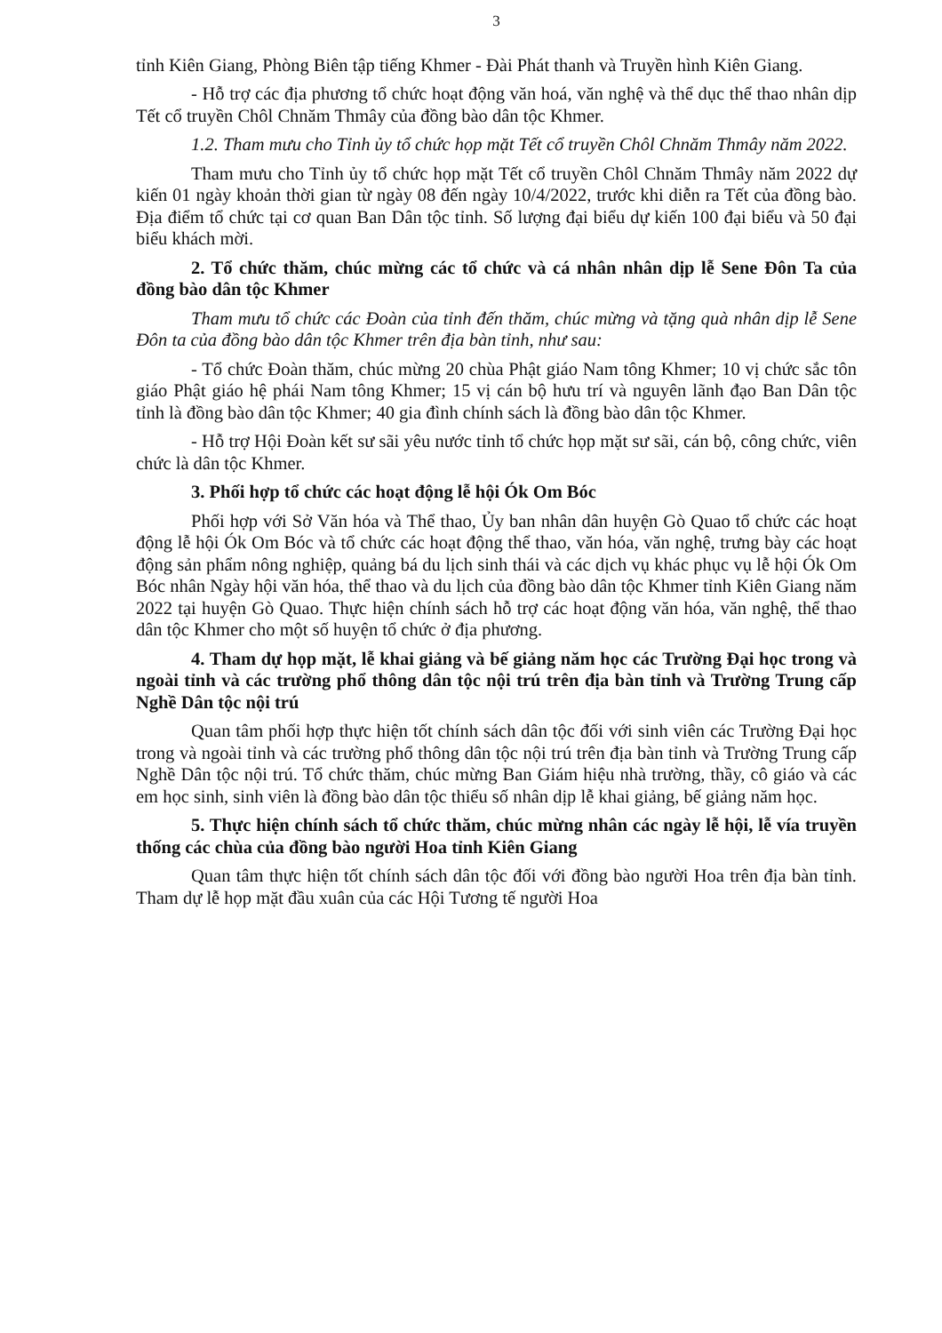3
tỉnh Kiên Giang, Phòng Biên tập tiếng Khmer - Đài Phát thanh và Truyền hình Kiên Giang.
- Hỗ trợ các địa phương tổ chức hoạt động văn hoá, văn nghệ và thể dục thể thao nhân dịp Tết cổ truyền Chôl Chnăm Thmây của đồng bào dân tộc Khmer.
1.2. Tham mưu cho Tỉnh ủy tổ chức họp mặt Tết cổ truyền Chôl Chnăm Thmây năm 2022.
Tham mưu cho Tỉnh ủy tổ chức họp mặt Tết cổ truyền Chôl Chnăm Thmây năm 2022 dự kiến 01 ngày khoản thời gian từ ngày 08 đến ngày 10/4/2022, trước khi diễn ra Tết của đồng bào. Địa điểm tổ chức tại cơ quan Ban Dân tộc tỉnh. Số lượng đại biểu dự kiến 100 đại biểu và 50 đại biểu khách mời.
2. Tổ chức thăm, chúc mừng các tổ chức và cá nhân nhân dịp lễ Sene Đôn Ta của đồng bào dân tộc Khmer
Tham mưu tổ chức các Đoàn của tỉnh đến thăm, chúc mừng và tặng quà nhân dịp lễ Sene Đôn ta của đồng bào dân tộc Khmer trên địa bàn tỉnh, như sau:
- Tổ chức Đoàn thăm, chúc mừng 20 chùa Phật giáo Nam tông Khmer; 10 vị chức sắc tôn giáo Phật giáo hệ phái Nam tông Khmer; 15 vị cán bộ hưu trí và nguyên lãnh đạo Ban Dân tộc tỉnh là đồng bào dân tộc Khmer; 40 gia đình chính sách là đồng bào dân tộc Khmer.
- Hỗ trợ Hội Đoàn kết sư sãi yêu nước tỉnh tổ chức họp mặt sư sãi, cán bộ, công chức, viên chức là dân tộc Khmer.
3. Phối hợp tổ chức các hoạt động lễ hội Ók Om Bóc
Phối hợp với Sở Văn hóa và Thể thao, Ủy ban nhân dân huyện Gò Quao tổ chức các hoạt động lễ hội Ók Om Bóc và tổ chức các hoạt động thể thao, văn hóa, văn nghệ, trưng bày các hoạt động sản phẩm nông nghiệp, quảng bá du lịch sinh thái và các dịch vụ khác phục vụ lễ hội Ók Om Bóc nhân Ngày hội văn hóa, thể thao và du lịch của đồng bào dân tộc Khmer tỉnh Kiên Giang năm 2022 tại huyện Gò Quao. Thực hiện chính sách hỗ trợ các hoạt động văn hóa, văn nghệ, thể thao dân tộc Khmer cho một số huyện tổ chức ở địa phương.
4. Tham dự họp mặt, lễ khai giảng và bế giảng năm học các Trường Đại học trong và ngoài tỉnh và các trường phổ thông dân tộc nội trú trên địa bàn tỉnh và Trường Trung cấp Nghề Dân tộc nội trú
Quan tâm phối hợp thực hiện tốt chính sách dân tộc đối với sinh viên các Trường Đại học trong và ngoài tỉnh và các trường phổ thông dân tộc nội trú trên địa bàn tỉnh và Trường Trung cấp Nghề Dân tộc nội trú. Tổ chức thăm, chúc mừng Ban Giám hiệu nhà trường, thầy, cô giáo và các em học sinh, sinh viên là đồng bào dân tộc thiểu số nhân dịp lễ khai giảng, bế giảng năm học.
5. Thực hiện chính sách tổ chức thăm, chúc mừng nhân các ngày lễ hội, lễ vía truyền thống các chùa của đồng bào người Hoa tỉnh Kiên Giang
Quan tâm thực hiện tốt chính sách dân tộc đối với đồng bào người Hoa trên địa bàn tỉnh. Tham dự lễ họp mặt đầu xuân của các Hội Tương tế người Hoa